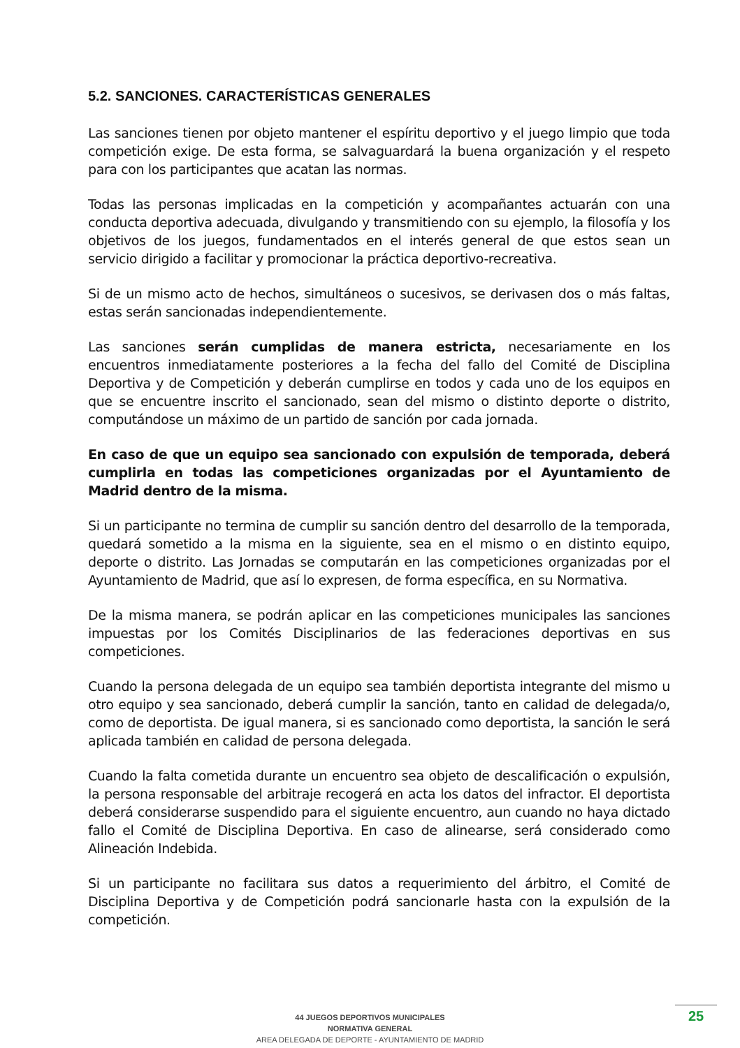5.2. SANCIONES. CARACTERÍSTICAS GENERALES
Las sanciones tienen por objeto mantener el espíritu deportivo y el juego limpio que toda competición exige. De esta forma, se salvaguardará la buena organización y el respeto para con los participantes que acatan las normas.
Todas las personas implicadas en la competición y acompañantes actuarán con una conducta deportiva adecuada, divulgando y transmitiendo con su ejemplo, la filosofía y los objetivos de los juegos, fundamentados en el interés general de que estos sean un servicio dirigido a facilitar y promocionar la práctica deportivo-recreativa.
Si de un mismo acto de hechos, simultáneos o sucesivos, se derivasen dos o más faltas, estas serán sancionadas independientemente.
Las sanciones serán cumplidas de manera estricta, necesariamente en los encuentros inmediatamente posteriores a la fecha del fallo del Comité de Disciplina Deportiva y de Competición y deberán cumplirse en todos y cada uno de los equipos en que se encuentre inscrito el sancionado, sean del mismo o distinto deporte o distrito, computándose un máximo de un partido de sanción por cada jornada.
En caso de que un equipo sea sancionado con expulsión de temporada, deberá cumplirla en todas las competiciones organizadas por el Ayuntamiento de Madrid dentro de la misma.
Si un participante no termina de cumplir su sanción dentro del desarrollo de la temporada, quedará sometido a la misma en la siguiente, sea en el mismo o en distinto equipo, deporte o distrito. Las Jornadas se computarán en las competiciones organizadas por el Ayuntamiento de Madrid, que así lo expresen, de forma específica, en su Normativa.
De la misma manera, se podrán aplicar en las competiciones municipales las sanciones impuestas por los Comités Disciplinarios de las federaciones deportivas en sus competiciones.
Cuando la persona delegada de un equipo sea también deportista integrante del mismo u otro equipo y sea sancionado, deberá cumplir la sanción, tanto en calidad de delegada/o, como de deportista. De igual manera, si es sancionado como deportista, la sanción le será aplicada también en calidad de persona delegada.
Cuando la falta cometida durante un encuentro sea objeto de descalificación o expulsión, la persona responsable del arbitraje recogerá en acta los datos del infractor. El deportista deberá considerarse suspendido para el siguiente encuentro, aun cuando no haya dictado fallo el Comité de Disciplina Deportiva. En caso de alinearse, será considerado como Alineación Indebida.
Si un participante no facilitara sus datos a requerimiento del árbitro, el Comité de Disciplina Deportiva y de Competición podrá sancionarle hasta con la expulsión de la competición.
44 JUEGOS DEPORTIVOS MUNICIPALES
NORMATIVA GENERAL
AREA DELEGADA DE DEPORTE - AYUNTAMIENTO DE MADRID
25